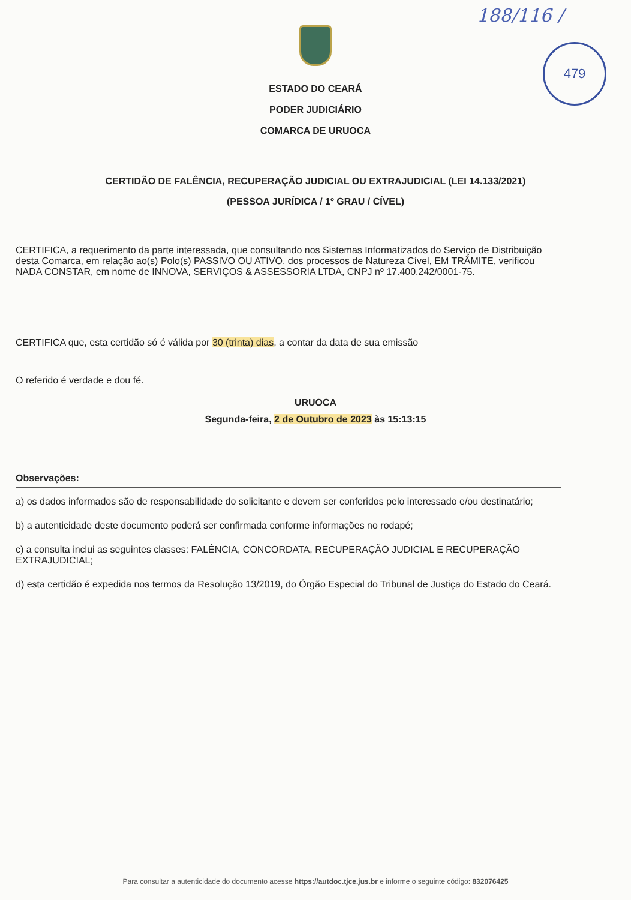188/116 /
479
ESTADO DO CEARÁ
PODER JUDICIÁRIO
COMARCA DE URUOCA
CERTIDÃO DE FALÊNCIA, RECUPERAÇÃO JUDICIAL OU EXTRAJUDICIAL (LEI 14.133/2021)
(PESSOA JURÍDICA / 1º GRAU / CÍVEL)
CERTIFICA, a requerimento da parte interessada, que consultando nos Sistemas Informatizados do Serviço de Distribuição desta Comarca, em relação ao(s) Polo(s) PASSIVO OU ATIVO, dos processos de Natureza Cível, EM TRÂMITE, verificou NADA CONSTAR, em nome de INNOVA, SERVIÇOS & ASSESSORIA LTDA, CNPJ nº 17.400.242/0001-75.
CERTIFICA que, esta certidão só é válida por 30 (trinta) dias, a contar da data de sua emissão
O referido é verdade e dou fé.
URUOCA
Segunda-feira, 2 de Outubro de 2023 às 15:13:15
Observações:
a) os dados informados são de responsabilidade do solicitante e devem ser conferidos pelo interessado e/ou destinatário;
b) a autenticidade deste documento poderá ser confirmada conforme informações no rodapé;
c) a consulta inclui as seguintes classes: FALÊNCIA, CONCORDATA, RECUPERAÇÃO JUDICIAL E RECUPERAÇÃO EXTRAJUDICIAL;
d) esta certidão é expedida nos termos da Resolução 13/2019, do Órgão Especial do Tribunal de Justiça do Estado do Ceará.
Para consultar a autenticidade do documento acesse https://autdoc.tjce.jus.br e informe o seguinte código: 832076425